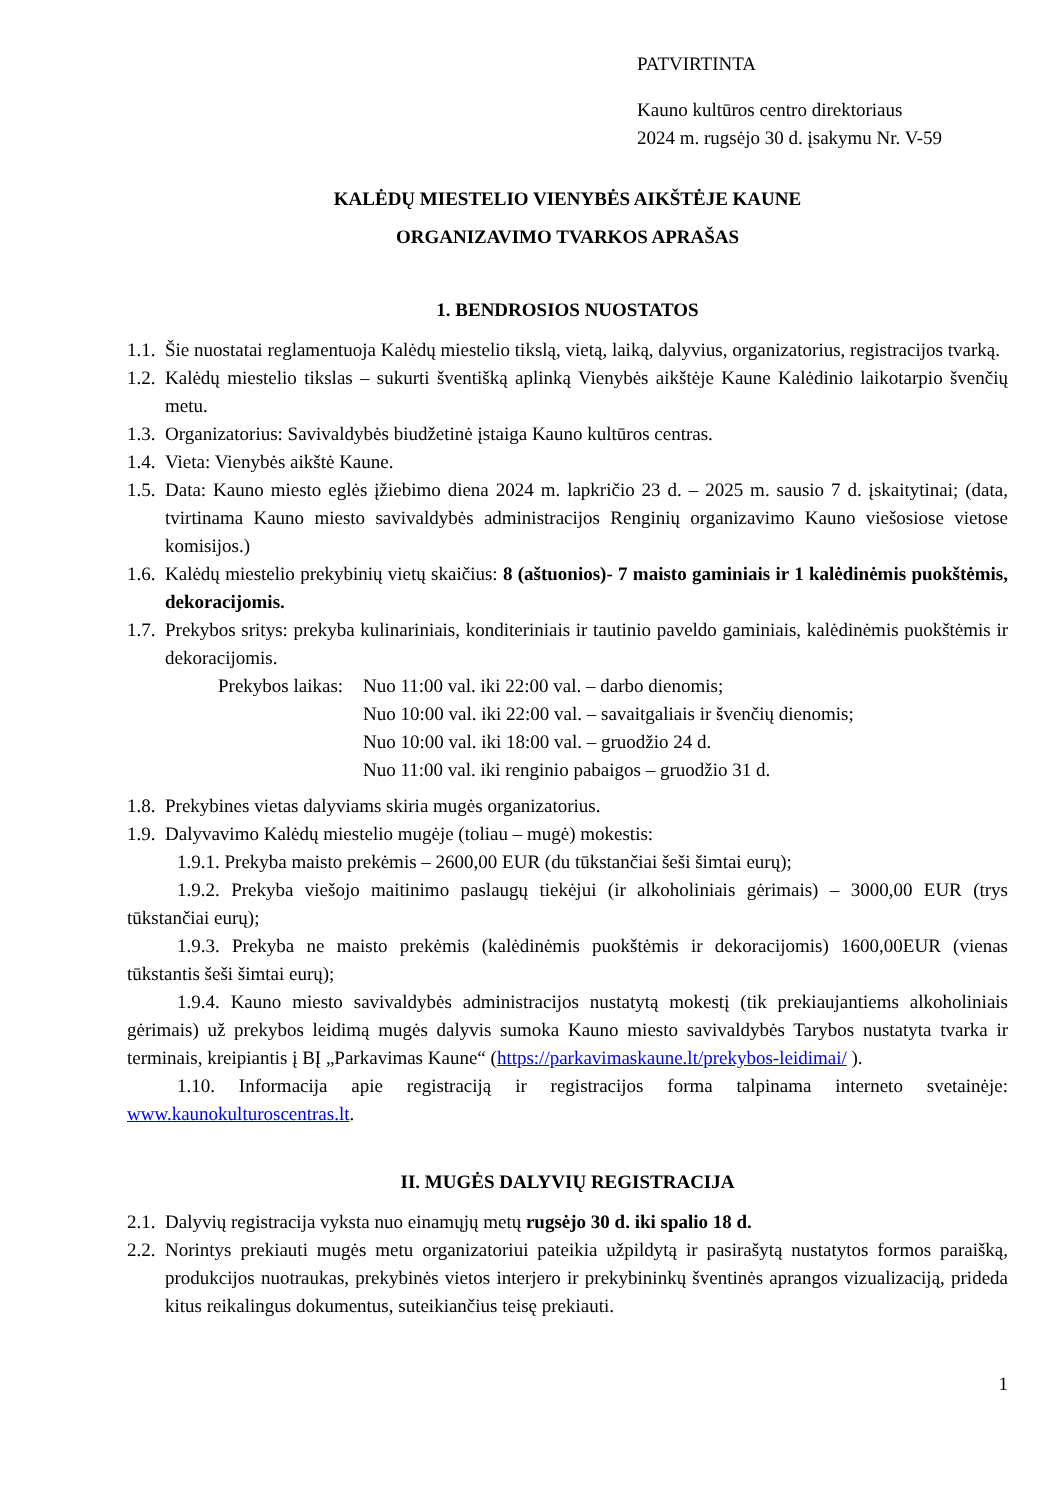PATVIRTINTA
Kauno kultūros centro direktoriaus
2024 m. rugsėjo 30 d. įsakymu Nr. V-59
KALĖDŲ MIESTELIO VIENYBĖS AIKŠTĖJE KAUNE
ORGANIZAVIMO TVARKOS APRAŠAS
1. BENDROSIOS NUOSTATOS
1.1. Šie nuostatai reglamentuoja Kalėdų miestelio tikslą, vietą, laiką, dalyvius, organizatorius, registracijos tvarką.
1.2. Kalėdų miestelio tikslas – sukurti šventišką aplinką Vienybės aikštėje Kaune Kalėdinio laikotarpio švenčių metu.
1.3. Organizatorius: Savivaldybės biudžetinė įstaiga Kauno kultūros centras.
1.4. Vieta: Vienybės aikštė Kaune.
1.5. Data: Kauno miesto eglės įžiebimo diena 2024 m. lapkričio 23 d. – 2025 m. sausio 7 d. įskaitytinai; (data, tvirtinama Kauno miesto savivaldybės administracijos Renginių organizavimo Kauno viešosiose vietose komisijos.)
1.6. Kalėdų miestelio prekybinių vietų skaičius: 8 (aštuonios)- 7 maisto gaminiais ir 1 kalėdinėmis puokštėmis, dekoracijomis.
1.7. Prekybos sritys: prekyba kulinariniais, konditeriniais ir tautinio paveldo gaminiais, kalėdinėmis puokštėmis ir dekoracijomis.
Prekybos laikas: Nuo 11:00 val. iki 22:00 val. – darbo dienomis;
Nuo 10:00 val. iki 22:00 val. – savaitgaliais ir švenčių dienomis;
Nuo 10:00 val. iki 18:00 val. – gruodžio 24 d.
Nuo 11:00 val. iki renginio pabaigos – gruodžio 31 d.
1.8. Prekybines vietas dalyviams skiria mugės organizatorius.
1.9. Dalyvavimo Kalėdų miestelio mugėje (toliau – mugė) mokestis:
1.9.1. Prekyba maisto prekėmis – 2600,00 EUR (du tūkstančiai šeši šimtai eurų);
1.9.2. Prekyba viešojo maitinimo paslaugų tiekėjui (ir alkoholiniais gėrimais) – 3000,00 EUR (trys tūkstančiai eurų);
1.9.3. Prekyba ne maisto prekėmis (kalėdinėmis puokštėmis ir dekoracijomis) 1600,00EUR (vienas tūkstantis šeši šimtai eurų);
1.9.4. Kauno miesto savivaldybės administracijos nustatytą mokestį (tik prekiaujantiems alkoholiniais gėrimais) už prekybos leidimą mugės dalyvis sumoka Kauno miesto savivaldybės Tarybos nustatyta tvarka ir terminais, kreipiantis į BĮ „Parkavimas Kaune“ (https://parkavimaskaune.lt/prekybos-leidimai/ ).
1.10. Informacija apie registraciją ir registracijos forma talpinama interneto svetainėje: www.kaunokulturoscentras.lt.
II. MUGĖS DALYVIŲ REGISTRACIJA
2.1. Dalyvių registracija vyksta nuo einamųjų metų rugsėjo 30 d. iki spalio 18 d.
2.2. Norintys prekiauti mugės metu organizatoriui pateikia užpildytą ir pasirašytą nustatytos formos paraišką, produkcijos nuotraukas, prekybinės vietos interjero ir prekybininkų šventinės aprangos vizualizaciją, prideda kitus reikalingus dokumentus, suteikiančius teisę prekiauti.
1